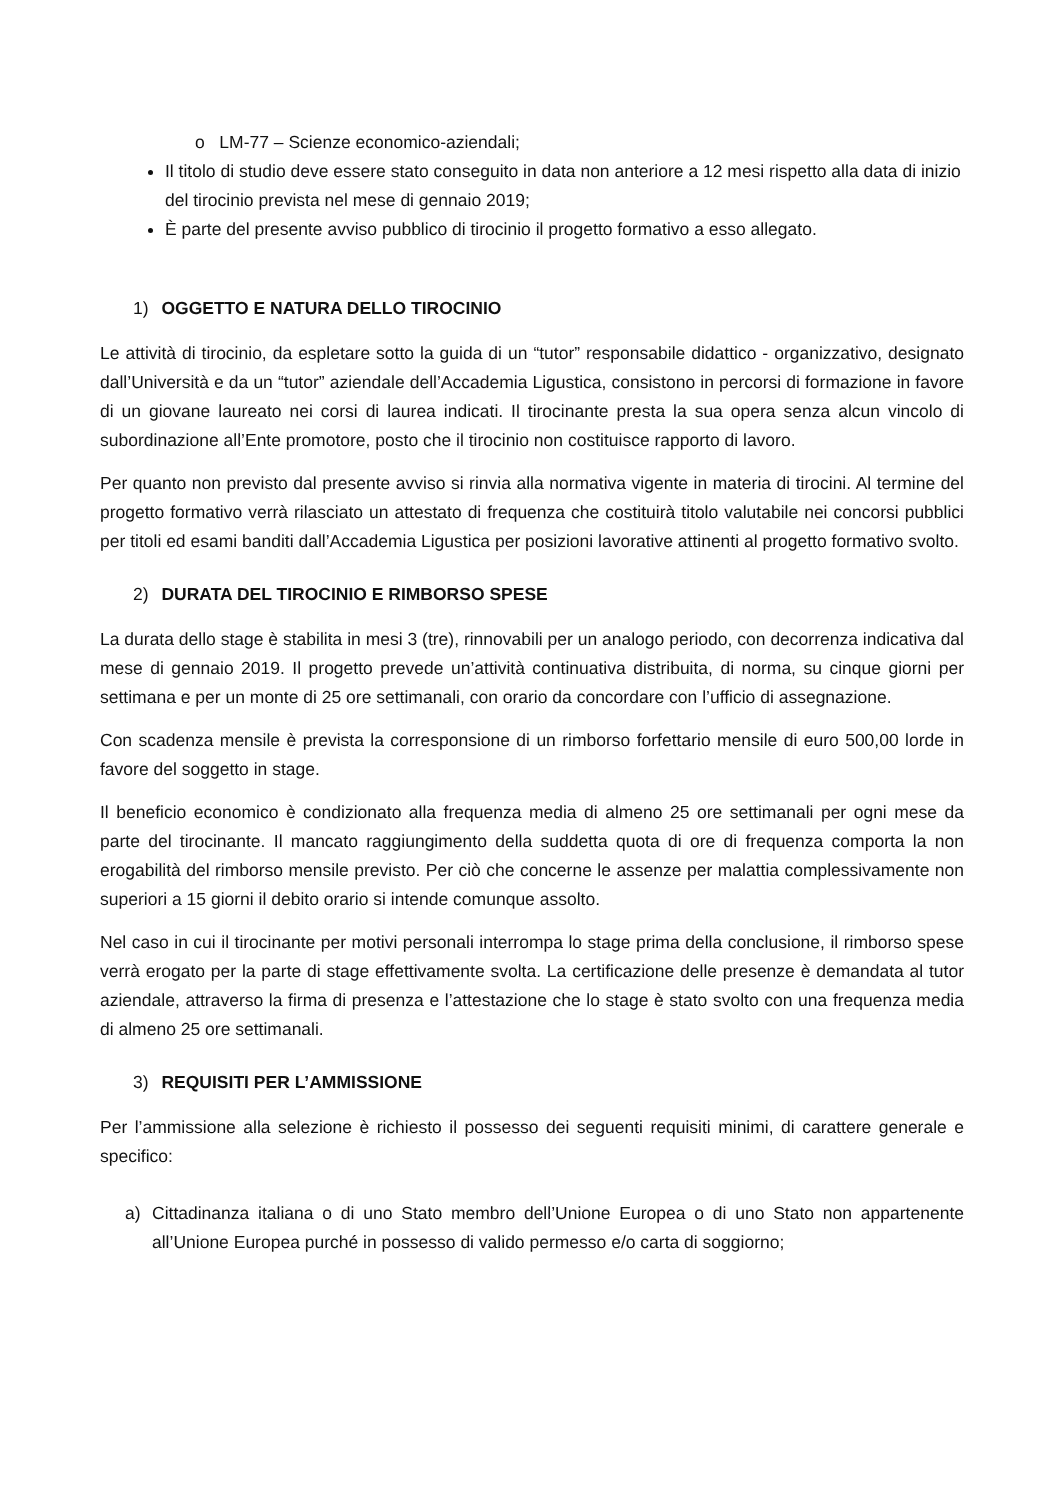o LM-77 – Scienze economico-aziendali;
Il titolo di studio deve essere stato conseguito in data non anteriore a 12 mesi rispetto alla data di inizio del tirocinio prevista nel mese di gennaio 2019;
È parte del presente avviso pubblico di tirocinio il progetto formativo a esso allegato.
1) OGGETTO E NATURA DELLO TIROCINIO
Le attività di tirocinio, da espletare sotto la guida di un “tutor” responsabile didattico - organizzativo, designato dall’Università e da un “tutor” aziendale dell’Accademia Ligustica, consistono in percorsi di formazione in favore di un giovane laureato nei corsi di laurea indicati. Il tirocinante presta la sua opera senza alcun vincolo di subordinazione all’Ente promotore, posto che il tirocinio non costituisce rapporto di lavoro.
Per quanto non previsto dal presente avviso si rinvia alla normativa vigente in materia di tirocini. Al termine del progetto formativo verrà rilasciato un attestato di frequenza che costituirà titolo valutabile nei concorsi pubblici per titoli ed esami banditi dall’Accademia Ligustica per posizioni lavorative attinenti al progetto formativo svolto.
2) DURATA DEL TIROCINIO E RIMBORSO SPESE
La durata dello stage è stabilita in mesi 3 (tre), rinnovabili per un analogo periodo, con decorrenza indicativa dal mese di gennaio 2019. Il progetto prevede un’attività continuativa distribuita, di norma, su cinque giorni per settimana e per un monte di 25 ore settimanali, con orario da concordare con l’ufficio di assegnazione.
Con scadenza mensile è prevista la corresponsione di un rimborso forfettario mensile di euro 500,00 lorde in favore del soggetto in stage.
Il beneficio economico è condizionato alla frequenza media di almeno 25 ore settimanali per ogni mese da parte del tirocinante. Il mancato raggiungimento della suddetta quota di ore di frequenza comporta la non erogabilità del rimborso mensile previsto. Per ciò che concerne le assenze per malattia complessivamente non superiori a 15 giorni il debito orario si intende comunque assolto.
Nel caso in cui il tirocinante per motivi personali interrompa lo stage prima della conclusione, il rimborso spese verrà erogato per la parte di stage effettivamente svolta. La certificazione delle presenze è demandata al tutor aziendale, attraverso la firma di presenza e l’attestazione che lo stage è stato svolto con una frequenza media di almeno 25 ore settimanali.
3) REQUISITI PER L’AMMISSIONE
Per l’ammissione alla selezione è richiesto il possesso dei seguenti requisiti minimi, di carattere generale e specifico:
a) Cittadinanza italiana o di uno Stato membro dell’Unione Europea o di uno Stato non appartenente all’Unione Europea purché in possesso di valido permesso e/o carta di soggiorno;